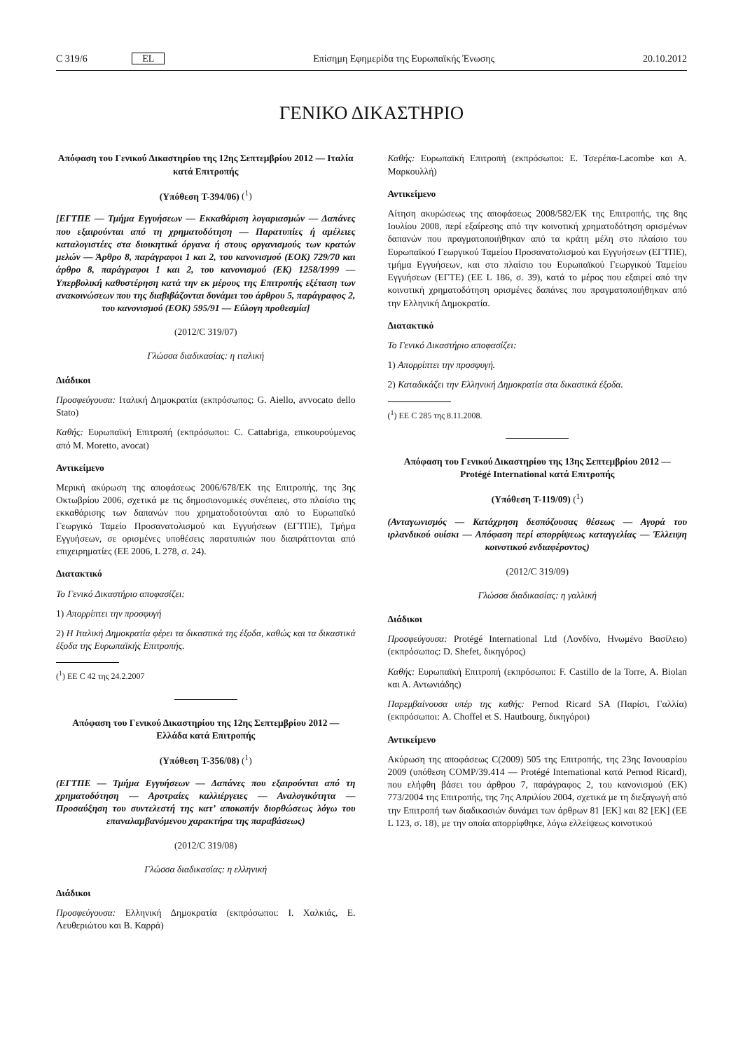C 319/6 EL Επίσημη Εφημερίδα της Ευρωπαϊκής Ένωσης 20.10.2012
ΓΕΝΙΚΟ ΔΙΚΑΣΤΗΡΙΟ
Απόφαση του Γενικού Δικαστηρίου της 12ης Σεπτεμβρίου 2012 — Ιταλία κατά Επιτροπής
(Υπόθεση T-394/06) (<sup>1</sup>)
[ΕΓΤΠΕ — Τμήμα Εγγυήσεων — Εκκαθάριση λογαριασμών — Δαπάνες που εξαιρούνται από τη χρηματοδότηση — Παρατυπίες ή αμέλειες καταλογιστέες στα διοικητικά όργανα ή στους οργανισμούς των κρατών μελών — Άρθρο 8, παράγραφοι 1 και 2, του κανονισμού (ΕΟΚ) 729/70 και άρθρο 8, παράγραφοι 1 και 2, του κανονισμού (ΕΚ) 1258/1999 — Υπερβολική καθυστέρηση κατά την εκ μέρους της Επιτροπής εξέταση των ανακοινώσεων που της διαβιβάζονται δυνάμει του άρθρου 5, παράγραφος 2, του κανονισμού (ΕΟΚ) 595/91 — Εύλογη προθεσμία]
(2012/C 319/07)
Γλώσσα διαδικασίας: η ιταλική
Διάδικοι
Προσφεύγουσα: Ιταλική Δημοκρατία (εκπρόσωπος: G. Aiello, avvocato dello Stato)
Καθής: Ευρωπαϊκή Επιτροπή (εκπρόσωποι: C. Cattabriga, επικουρούμενος από M. Moretto, avocat)
Αντικείμενο
Μερική ακύρωση της αποφάσεως 2006/678/ΕΚ της Επιτροπής, της 3ης Οκτωβρίου 2006, σχετικά με τις δημοσιονομικές συνέπειες, στο πλαίσιο της εκκαθάρισης των δαπανών που χρηματοδοτούνται από το Ευρωπαϊκό Γεωργικό Ταμείο Προσανατολισμού και Εγγυήσεων (ΕΓΤΠΕ), Τμήμα Εγγυήσεων, σε ορισμένες υποθέσεις παρατυπιών που διαπράττονται από επιχειρηματίες (ΕΕ 2006, L 278, σ. 24).
Διατακτικό
Το Γενικό Δικαστήριο αποφασίζει:
1) Απορρίπτει την προσφυγή
2) Η Ιταλική Δημοκρατία φέρει τα δικαστικά της έξοδα, καθώς και τα δικαστικά έξοδα της Ευρωπαϊκής Επιτροπής.
(<sup>1</sup>) ΕΕ C 42 της 24.2.2007
Απόφαση του Γενικού Δικαστηρίου της 12ης Σεπτεμβρίου 2012 — Ελλάδα κατά Επιτροπής
(Υπόθεση T-356/08) (<sup>1</sup>)
(ΕΓΤΠΕ — Τμήμα Εγγυήσεων — Δαπάνες που εξαιρούνται από τη χρηματοδότηση — Αροτραίες καλλιέργειες — Αναλογικότητα — Προσαύξηση του συντελεστή της κατ’ αποκοπήν διορθώσεως λόγω του επαναλαμβανόμενου χαρακτήρα της παραβάσεως)
(2012/C 319/08)
Γλώσσα διαδικασίας: η ελληνική
Διάδικοι
Προσφεύγουσα: Ελληνική Δημοκρατία (εκπρόσωποι: Ι. Χαλκιάς, Ε. Λευθεριώτου και Β. Καρρά)
Καθής: Ευρωπαϊκή Επιτροπή (εκπρόσωποι: Ε. Τσερέπα-Lacombe και Α. Μαρκουλλή)
Αντικείμενο
Αίτηση ακυρώσεως της αποφάσεως 2008/582/ΕΚ της Επιτροπής, της 8ης Ιουλίου 2008, περί εξαίρεσης από την κοινοτική χρηματοδότηση ορισμένων δαπανών που πραγματοποιήθηκαν από τα κράτη μέλη στο πλαίσιο του Ευρωπαϊκού Γεωργικού Ταμείου Προσανατολισμού και Εγγυήσεων (ΕΓΤΠΕ), τμήμα Εγγυήσεων, και στο πλαίσιο του Ευρωπαϊκού Γεωργικού Ταμείου Εγγυήσεων (ΕΓΤΕ) (ΕΕ L 186, σ. 39), κατά το μέρος που εξαιρεί από την κοινοτική χρηματοδότηση ορισμένες δαπάνες που πραγματοποιήθηκαν από την Ελληνική Δημοκρατία.
Διατακτικό
Το Γενικό Δικαστήριο αποφασίζει:
1) Απορρίπτει την προσφυγή.
2) Καταδικάζει την Ελληνική Δημοκρατία στα δικαστικά έξοδα.
(<sup>1</sup>) ΕΕ C 285 της 8.11.2008.
Απόφαση του Γενικού Δικαστηρίου της 13ης Σεπτεμβρίου 2012 — Protégé International κατά Επιτροπής
(Υπόθεση T-119/09) (<sup>1</sup>)
(Ανταγωνισμός — Κατάχρηση δεσπόζουσας θέσεως — Αγορά του ιρλανδικού ουίσκι — Απόφαση περί απορρίψεως καταγγελίας — Έλλειψη κοινοτικού ενδιαφέροντος)
(2012/C 319/09)
Γλώσσα διαδικασίας: η γαλλική
Διάδικοι
Προσφεύγουσα: Protégé International Ltd (Λονδίνο, Ηνωμένο Βασίλειο) (εκπρόσωπος: D. Shefet, δικηγόρος)
Καθής: Ευρωπαϊκή Επιτροπή (εκπρόσωποι: F. Castillo de la Torre, A. Biolan και Α. Αντωνιάδης)
Παρεμβαίνουσα υπέρ της καθής: Pernod Ricard SA (Παρίσι, Γαλλία) (εκπρόσωποι: A. Choffel et S. Hautbourg, δικηγόροι)
Αντικείμενο
Ακύρωση της αποφάσεως C(2009) 505 της Επιτροπής, της 23ης Ιανουαρίου 2009 (υπόθεση COMP/39.414 — Protégé International κατά Pernod Ricard), που ελήφθη βάσει του άρθρου 7, παράγραφος 2, του κανονισμού (ΕΚ) 773/2004 της Επιτροπής, της 7ης Απριλίου 2004, σχετικά με τη διεξαγωγή από την Επιτροπή των διαδικασιών δυνάμει των άρθρων 81 [ΕΚ] και 82 [ΕΚ] (ΕΕ L 123, σ. 18), με την οποία απορρίφθηκε, λόγω ελλείψεως κοινοτικού